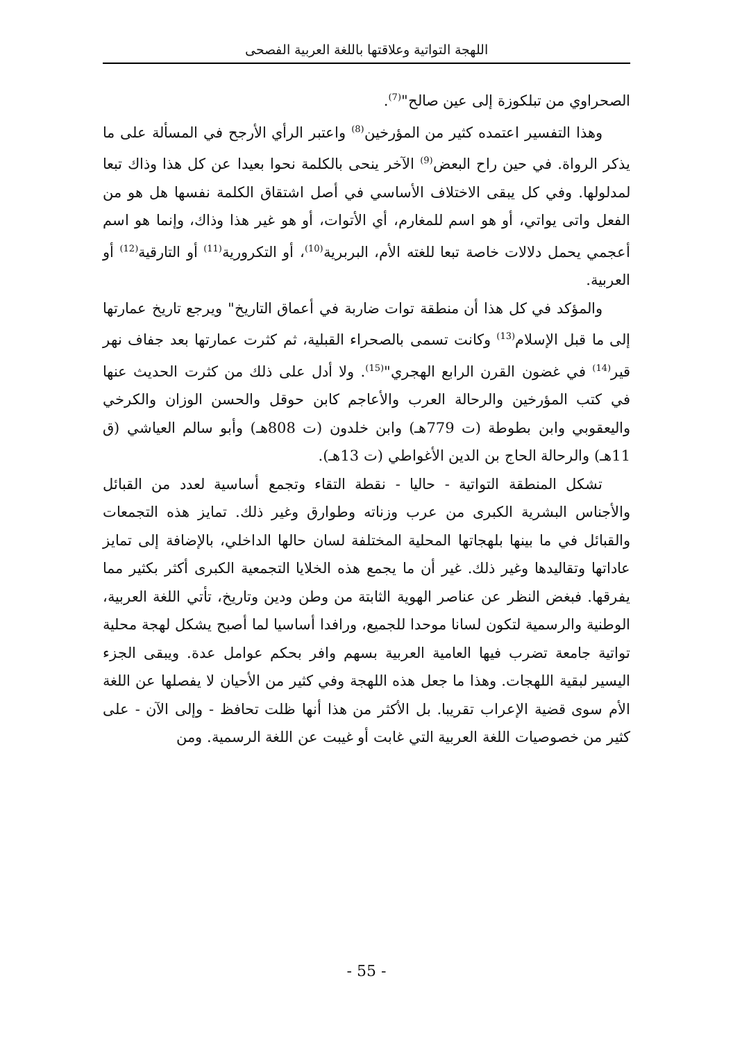اللهجة التواتية وعلاقتها باللغة العربية الفصحى
الصحراوي من تبلكوزة إلى عين صالح"<sup>(7)</sup>.
وهذا التفسير اعتمده كثير من المؤرخين<sup>(8)</sup> واعتبر الرأي الأرجح في المسألة على ما يذكر الرواة. في حين راح البعض<sup>(9)</sup> الآخر ينحى بالكلمة نحوا بعيدا عن كل هذا وذاك تبعا لمدلولها. وفي كل يبقى الاختلاف الأساسي في أصل اشتقاق الكلمة نفسها هل هو من الفعل واتى يواتي، أو هو اسم للمغارم، أي الأتوات، أو هو غير هذا وذاك، وإنما هو اسم أعجمي يحمل دلالات خاصة تبعا للغته الأم، البربرية<sup>(10)</sup>، أو التكرورية<sup>(11)</sup> أو التارقية<sup>(12)</sup> أو العربية.
والمؤكد في كل هذا أن منطقة توات ضاربة في أعماق التاريخ" ويرجع تاريخ عمارتها إلى ما قبل الإسلام<sup>(13)</sup> وكانت تسمى بالصحراء القبلية، ثم كثرت عمارتها بعد جفاف نهر قير<sup>(14)</sup> في غضون القرن الرابع الهجري"<sup>(15)</sup>. ولا أدل على ذلك من كثرت الحديث عنها في كتب المؤرخين والرحالة العرب والأعاجم كابن حوقل والحسن الوزان والكرخي واليعقوبي وابن بطوطة (ت 779هـ) وابن خلدون (ت 808هـ) وأبو سالم العياشي (ق 11هـ) والرحالة الحاج بن الدين الأغواطي (ت 13هـ).
تشكل المنطقة التواتية - حاليا - نقطة التقاء وتجمع أساسية لعدد من القبائل والأجناس البشرية الكبرى من عرب وزناته وطوارق وغير ذلك. تمايز هذه التجمعات والقبائل في ما بينها بلهجاتها المحلية المختلفة لسان حالها الداخلي، بالإضافة إلى تمايز عاداتها وتقاليدها وغير ذلك. غير أن ما يجمع هذه الخلايا التجمعية الكبرى أكثر بكثير مما يفرقها. فبغض النظر عن عناصر الهوية الثابتة من وطن ودين وتاريخ، تأتي اللغة العربية، الوطنية والرسمية لتكون لسانا موحدا للجميع، ورافدا أساسيا لما أصبح يشكل لهجة محلية تواتية جامعة تضرب فيها العامية العربية بسهم وافر بحكم عوامل عدة. ويبقى الجزء اليسير لبقية اللهجات. وهذا ما جعل هذه اللهجة وفي كثير من الأحيان لا يفصلها عن اللغة الأم سوى قضية الإعراب تقريبا. بل الأكثر من هذا أنها ظلت تحافظ - وإلى الآن - على كثير من خصوصيات اللغة العربية التي غابت أو غيبت عن اللغة الرسمية. ومن
- 55 -